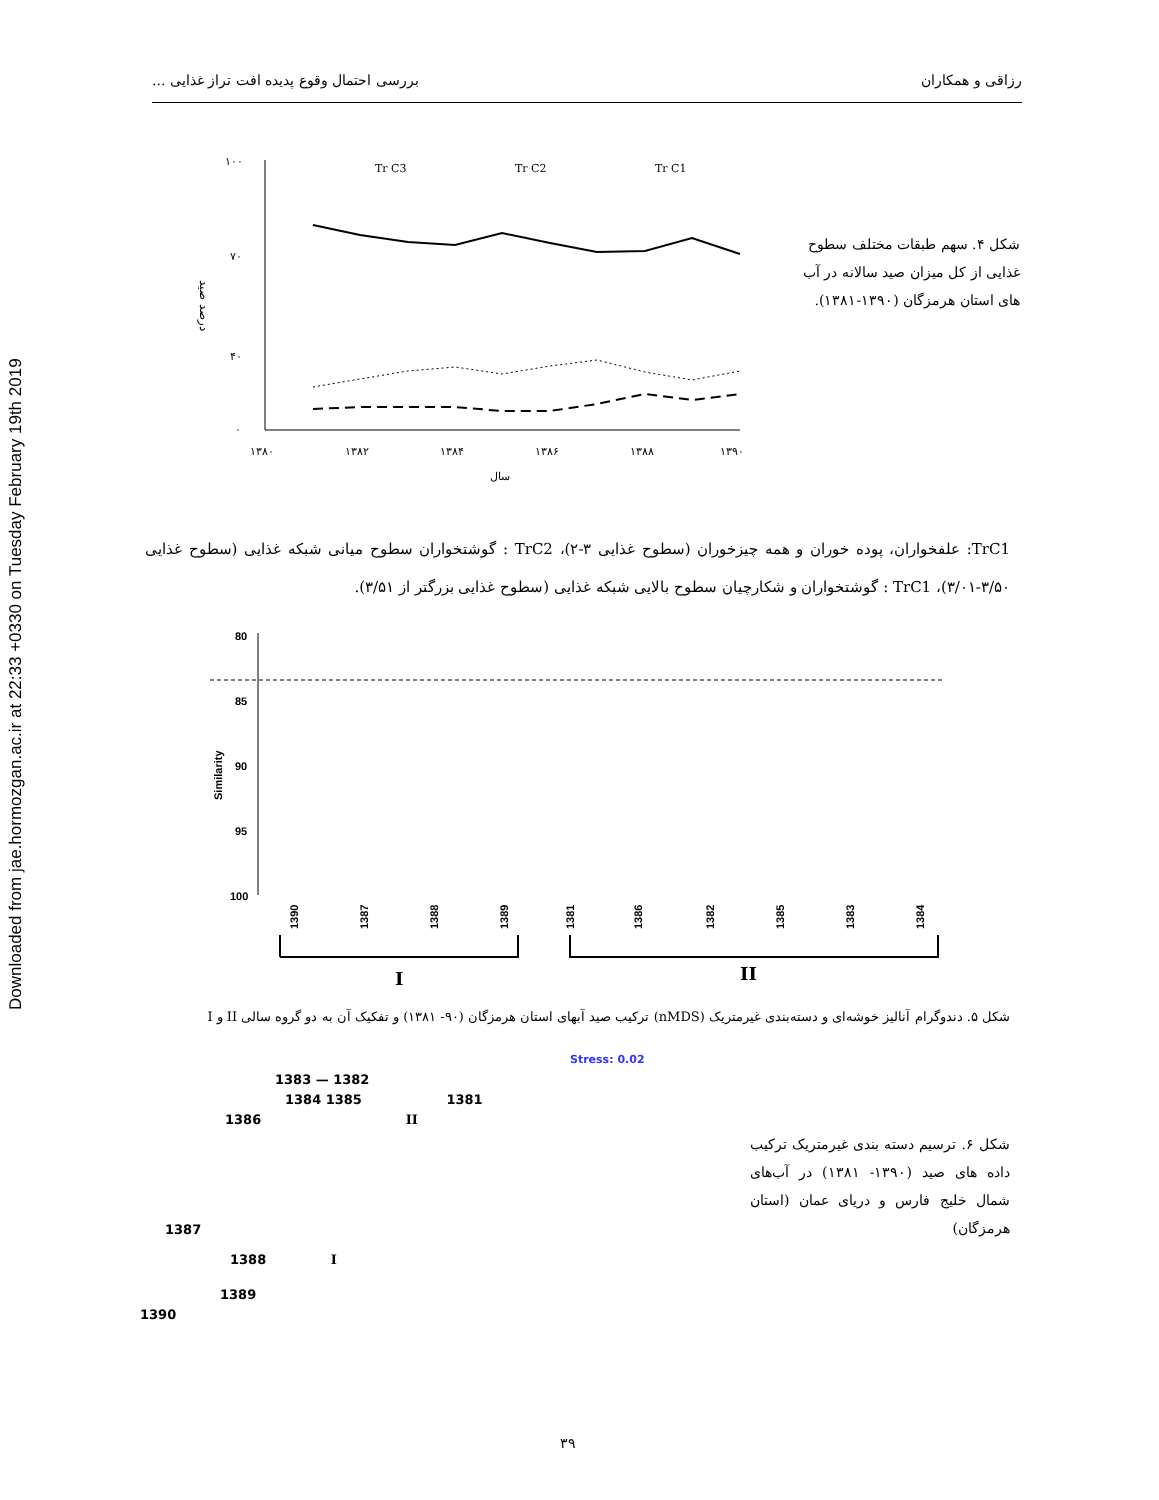Downloaded from jae.hormozgan.ac.ir at 22:33 +0330 on Tuesday February 19th 2019
رزاقی و همکاران بررسی احتمال وقوع پدیده افت تراز غذایی ...
شکل ۴. سهم طبقات مختلف سطوح غذایی از کل میزان صید سالانه در آب های استان هرمزگان (۱۳۹۰-۱۳۸۱).
درصد صید
۱۰۰
۷۰
۴۰
۰
۱۳۸۰
۱۳۸۲
۱۳۸۴
۱۳۸۶
۱۳۸۸
۱۳۹۰
سال
Tr C3
Tr C2
Tr C1
TrC1: علفخواران، پوده خوران و همه چیزخوران (سطوح غذایی ۳-۲)، TrC2 : گوشتخواران سطوح میانی شبکه غذایی (سطوح غذایی ۳/۵۰-۳/۰۱)، TrC1 : گوشتخواران و شکارچیان سطوح بالایی شبکه غذایی (سطوح غذایی بزرگتر از ۳/۵۱).
80
85
90
95
100
Similarity
1390
1387
1388
1389
1381
1386
1382
1385
1383
1384
I
II
شکل ۵. دندوگرام آنالیز خوشه‌ای و دسته‌بندی غیرمتریک (nMDS) ترکیب صید آبهای استان هرمزگان (۹۰- ۱۳۸۱) و تفکیک آن به دو گروه سالی II و I
شکل ۶. ترسیم دسته بندی غیرمتریک ترکیب داده های صید (۱۳۹۰- ۱۳۸۱) در آب‌های شمال خلیج فارس و دریای عمان (استان هرمزگان)
Stress: 0.02
1383 — 1382
1384 1385 1381
1386 II
1387
1388 I
1389
1390
۳۹